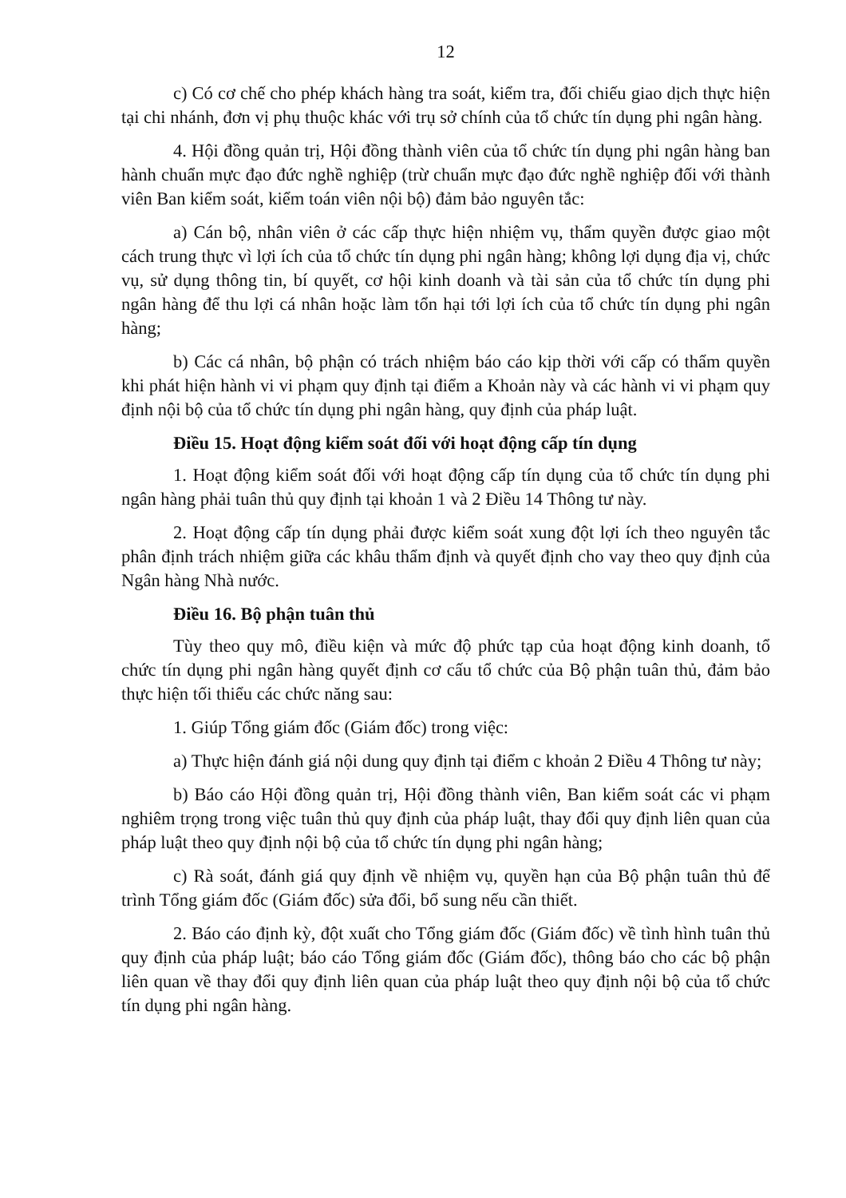12
c) Có cơ chế cho phép khách hàng tra soát, kiểm tra, đối chiếu giao dịch thực hiện tại chi nhánh, đơn vị phụ thuộc khác với trụ sở chính của tổ chức tín dụng phi ngân hàng.
4. Hội đồng quản trị, Hội đồng thành viên của tổ chức tín dụng phi ngân hàng ban hành chuẩn mực đạo đức nghề nghiệp (trừ chuẩn mực đạo đức nghề nghiệp đối với thành viên Ban kiểm soát, kiểm toán viên nội bộ) đảm bảo nguyên tắc:
a) Cán bộ, nhân viên ở các cấp thực hiện nhiệm vụ, thẩm quyền được giao một cách trung thực vì lợi ích của tổ chức tín dụng phi ngân hàng; không lợi dụng địa vị, chức vụ, sử dụng thông tin, bí quyết, cơ hội kinh doanh và tài sản của tổ chức tín dụng phi ngân hàng để thu lợi cá nhân hoặc làm tổn hại tới lợi ích của tổ chức tín dụng phi ngân hàng;
b) Các cá nhân, bộ phận có trách nhiệm báo cáo kịp thời với cấp có thẩm quyền khi phát hiện hành vi vi phạm quy định tại điểm a Khoản này và các hành vi vi phạm quy định nội bộ của tổ chức tín dụng phi ngân hàng, quy định của pháp luật.
Điều 15. Hoạt động kiểm soát đối với hoạt động cấp tín dụng
1. Hoạt động kiểm soát đối với hoạt động cấp tín dụng của tổ chức tín dụng phi ngân hàng phải tuân thủ quy định tại khoản 1 và 2 Điều 14 Thông tư này.
2. Hoạt động cấp tín dụng phải được kiểm soát xung đột lợi ích theo nguyên tắc phân định trách nhiệm giữa các khâu thẩm định và quyết định cho vay theo quy định của Ngân hàng Nhà nước.
Điều 16. Bộ phận tuân thủ
Tùy theo quy mô, điều kiện và mức độ phức tạp của hoạt động kinh doanh, tổ chức tín dụng phi ngân hàng quyết định cơ cấu tổ chức của Bộ phận tuân thủ, đảm bảo thực hiện tối thiểu các chức năng sau:
1. Giúp Tổng giám đốc (Giám đốc) trong việc:
a) Thực hiện đánh giá nội dung quy định tại điểm c khoản 2 Điều 4 Thông tư này;
b) Báo cáo Hội đồng quản trị, Hội đồng thành viên, Ban kiểm soát các vi phạm nghiêm trọng trong việc tuân thủ quy định của pháp luật, thay đổi quy định liên quan của pháp luật theo quy định nội bộ của tổ chức tín dụng phi ngân hàng;
c) Rà soát, đánh giá quy định về nhiệm vụ, quyền hạn của Bộ phận tuân thủ để trình Tổng giám đốc (Giám đốc) sửa đổi, bổ sung nếu cần thiết.
2. Báo cáo định kỳ, đột xuất cho Tổng giám đốc (Giám đốc) về tình hình tuân thủ quy định của pháp luật; báo cáo Tổng giám đốc (Giám đốc), thông báo cho các bộ phận liên quan về thay đổi quy định liên quan của pháp luật theo quy định nội bộ của tổ chức tín dụng phi ngân hàng.